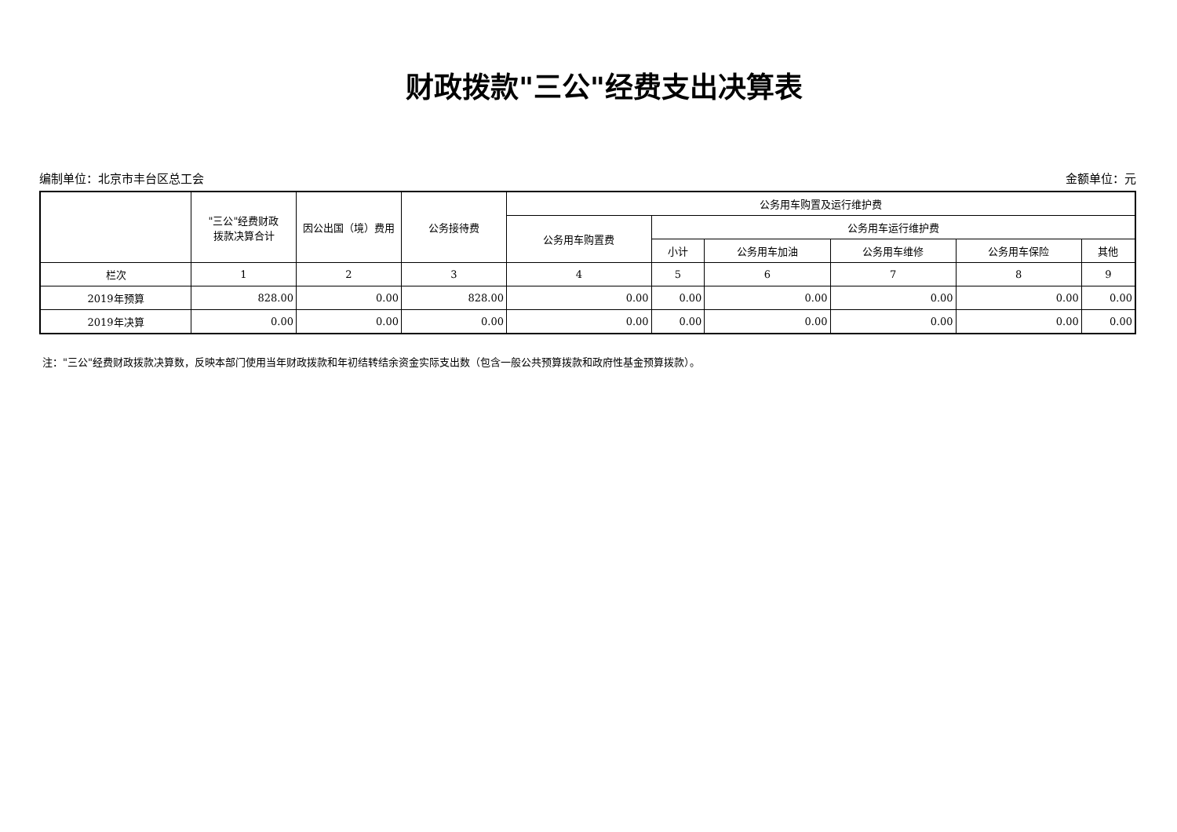财政拨款"三公"经费支出决算表
编制单位：北京市丰台区总工会 金额单位：元
| | "三公"经费财政 拨款决算合计 | 因公出国（境）费用 | 公务接待费 | 公务用车购置及运行维护费 | | | | | |
| --- | --- | --- | --- | --- | --- | --- | --- | --- | --- |
| | | | | 公务用车购置费 | 公务用车运行维护费 | | | | |
| | | | | | 小计 | 公务用车加油 | 公务用车维修 | 公务用车保险 | 其他 |
| 栏次 | 1 | 2 | 3 | 4 | 5 | 6 | 7 | 8 | 9 |
| 2019年预算 | 828.00 | 0.00 | 828.00 | 0.00 | 0.00 | 0.00 | 0.00 | 0.00 | 0.00 |
| 2019年决算 | 0.00 | 0.00 | 0.00 | 0.00 | 0.00 | 0.00 | 0.00 | 0.00 | 0.00 |
注："三公"经费财政拨款决算数，反映本部门使用当年财政拨款和年初结转结余资金实际支出数（包含一般公共预算拨款和政府性基金预算拨款）。